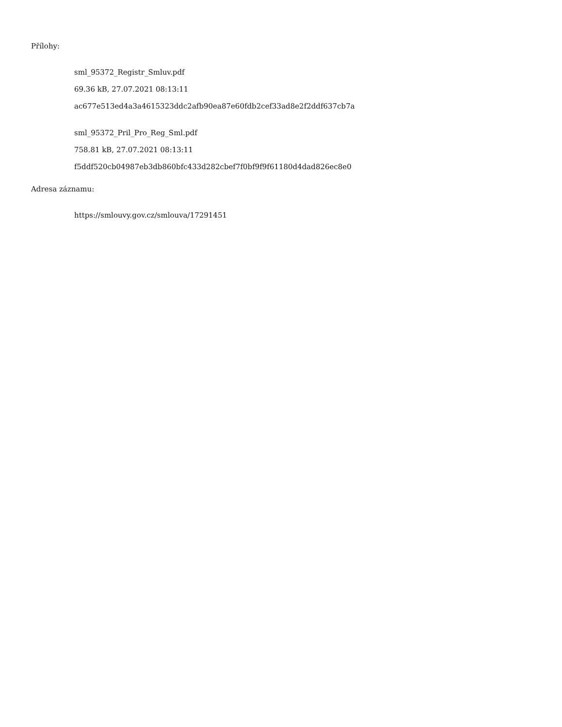Přílohy:
sml_95372_Registr_Smluv.pdf
69.36 kB, 27.07.2021 08:13:11
ac677e513ed4a3a4615323ddc2afb90ea87e60fdb2cef33ad8e2f2ddf637cb7a
sml_95372_Pril_Pro_Reg_Sml.pdf
758.81 kB, 27.07.2021 08:13:11
f5ddf520cb04987eb3db860bfc433d282cbef7f0bf9f9f61180d4dad826ec8e0
Adresa záznamu:
https://smlouvy.gov.cz/smlouva/17291451